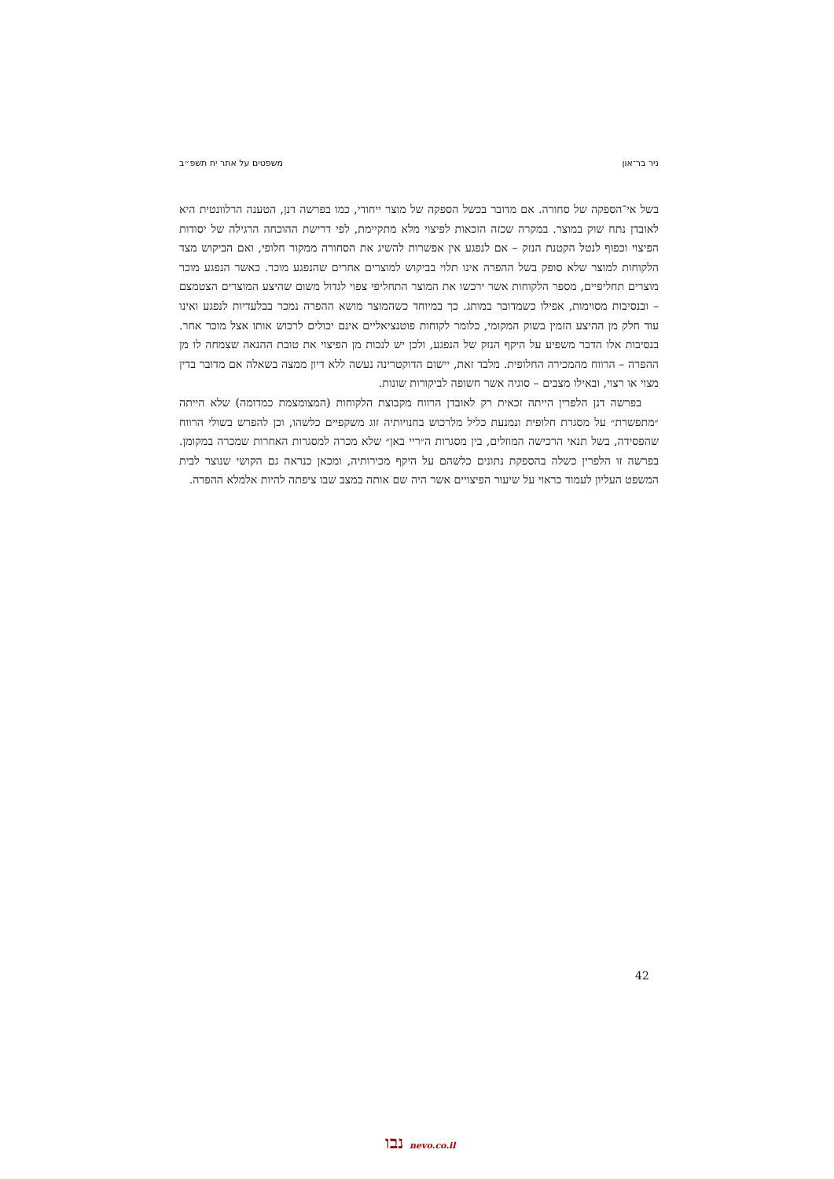ניר בר־און משפטים על אתר יח תשפ״ב
בשל אי־הספקה של סחורה. אם מדובר בכשל הספקה של מוצר ייחודי, כמו בפרשה דנן, הטענה הרלוונטית היא לאובדן נתח שוק במוצר. במקרה שכזה הזכאות לפיצוי מלא מתקיימת, לפי דרישת ההוכחה הרגילה של יסודות הפיצוי וכפוף לנטל הקטנת הנזק – אם לנפגע אין אפשרות להשיג את הסחורה ממקור חלופי, ואם הביקוש מצד הלקוחות למוצר שלא סופק בשל ההפרה אינו תלוי בביקוש למוצרים אחרים שהנפגע מוכר. כאשר הנפגע מוכר מוצרים תחליפיים, מספר הלקוחות אשר ירכשו את המוצר התחליפי צפוי לגדול משום שהיצע המוצרים הצטמצם – ובנסיבות מסוימות, אפילו כשמדובר במותג. כך במיוחד כשהמוצר מושא ההפרה נמכר בבלעדיות לנפגע ואינו עוד חלק מן ההיצע הזמין בשוק המקומי, כלומר לקוחות פוטנציאליים אינם יכולים לרכוש אותו אצל מוכר אחר. בנסיבות אלו הדבר משפיע על היקף הנזק של הנפגע, ולכן יש לנכות מן הפיצוי את טובת ההנאה שצמחה לו מן ההפרה – הרווח מהמכירה החלופית. מלבד זאת, יישום הדוקטרינה נעשה ללא דיון ממצה בשאלה אם מדובר בדין מצוי או רצוי, ובאילו מצבים – סוגיה אשר חשופה לביקורות שונות.
בפרשה דנן הלפרין הייתה זכאית רק לאובדן הרווח מקבוצת הלקוחות (המצומצמת כמדומה) שלא הייתה ״מתפשרת״ על מסגרת חלופית ונמנעת כליל מלרכוש בחנויותיה זוג משקפיים כלשהו, וכן להפרש בשולי הרווח שהפסידה, בשל תנאי הרכישה המוזלים, בין מסגרות ה״ריי באן״ שלא מכרה למסגרות האחרות שמכרה במקומן. בפרשה זו הלפרין כשלה בהספקת נתונים כלשהם על היקף מכירותיה, ומכאן כנראה גם הקושי שנוצר לבית המשפט העליון לעמוד כראוי על שיעור הפיצויים אשר היה שם אותה במצב שבו ציפתה להיות אלמלא ההפרה.
42
נבו nevo.co.il